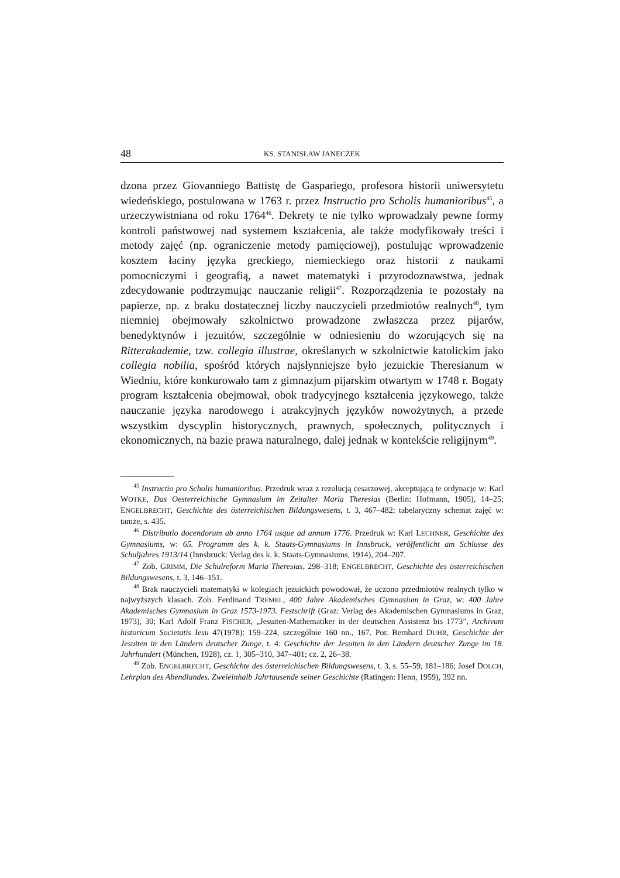48 KS. STANISŁAW JANECZEK
dzona przez Giovanniego Battistę de Gaspariego, profesora historii uniwersytetu wiedeńskiego, postulowana w 1763 r. przez Instructio pro Scholis humanioribus<sup>45</sup>, a urzeczywistniana od roku 1764<sup>46</sup>. Dekrety te nie tylko wprowadzały pewne formy kontroli państwowej nad systemem kształcenia, ale także modyfikowały treści i metody zajęć (np. ograniczenie metody pamięciowej), postulując wprowadzenie kosztem łaciny języka greckiego, niemieckiego oraz historii z naukami pomocniczymi i geografią, a nawet matematyki i przyrodoznawstwa, jednak zdecydowanie podtrzymując nauczanie religii<sup>47</sup>. Rozporządzenia te pozostały na papierze, np. z braku dostatecznej liczby nauczycieli przedmiotów realnych<sup>48</sup>, tym niemniej obejmowały szkolnictwo prowadzone zwłaszcza przez pijarów, benedyktynów i jezuitów, szczególnie w odniesieniu do wzorujących się na Ritterakademie, tzw. collegia illustrae, określanych w szkolnictwie katolickim jako collegia nobilia, spośród których najsłynniejsze było jezuickie Theresianum w Wiedniu, które konkurowało tam z gimnazjum pijarskim otwartym w 1748 r. Bogaty program kształcenia obejmował, obok tradycyjnego kształcenia językowego, także nauczanie języka narodowego i atrakcyjnych języków nowożytnych, a przede wszystkim dyscyplin historycznych, prawnych, społecznych, politycznych i ekonomicznych, na bazie prawa naturalnego, dalej jednak w kontekście religijnym<sup>49</sup>.
<sup>45</sup> Instructio pro Scholis humanioribus. Przedruk wraz z rezolucją cesarzowej, akceptującą te ordynacje w: Karl WOTKE, Das Oesterreichische Gymnasium im Zeitalter Maria Theresias (Berlin: Hofmann, 1905), 14–25; ENGELBRECHT, Geschichte des österreichischen Bildungswesens, t. 3, 467–482; tabelaryczny schemat zajęć w: tamże, s. 435.
<sup>46</sup> Distributio docendorum ab anno 1764 usque ad annum 1776. Przedruk w: Karl LECHNER, Geschichte des Gymnasiums, w: 65. Programm des k. k. Staats-Gymnasiums in Innsbruck, veröffentlicht am Schlusse des Schuljahres 1913/14 (Innsbruck: Verlag des k. k. Staats-Gymnasiums, 1914), 204–207.
<sup>47</sup> Zob. GRIMM, Die Schulreform Maria Theresias, 298–318; ENGELBRECHT, Geschichte des österreichischen Bildungswesens, t. 3, 146–151.
<sup>48</sup> Brak nauczycieli matematyki w kolegiach jezuickich powodował, że uczono przedmiotów realnych tylko w najwyższych klasach. Zob. Ferdinand TREMEL, 400 Jahre Akademisches Gymnasium in Graz, w: 400 Jahre Akademisches Gymnasium in Graz 1573-1973. Festschrift (Graz: Verlag des Akademischen Gymnasiums in Graz, 1973), 30; Karl Adolf Franz FISCHER, „Jesuiten-Mathematiker in der deutschen Assistenz bis 1773”, Archivum historicum Societatis Iesu 47(1978): 159–224, szczególnie 160 nn., 167. Por. Bernhard DUHR, Geschichte der Jesuiten in den Ländern deutscher Zunge, t. 4: Geschichte der Jesuiten in den Ländern deutscher Zunge im 18. Jahrhundert (München, 1928), cz. 1, 305–310, 347–401; cz. 2, 26–38.
<sup>49</sup> Zob. ENGELBRECHT, Geschichte des österreichischen Bildungswesens, t. 3, s. 55–59, 181–186; Josef DOLCH, Lehrplan des Abendlandes. Zweieinhalb Jahrtausende seiner Geschichte (Ratingen: Henn, 1959), 392 nn.